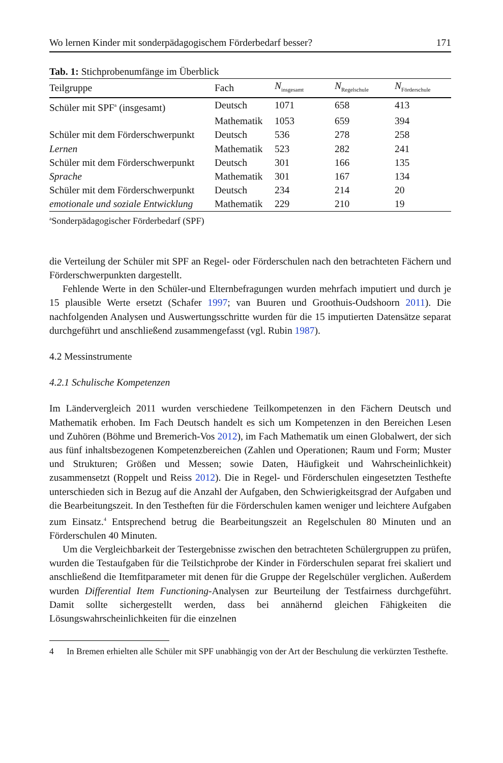Wo lernen Kinder mit sonderpädagogischem Förderbedarf besser? 171
Tab. 1: Stichprobenumfänge im Überblick
| Teilgruppe | Fach | N<sub>insgesamt</sub> | N<sub>Regelschule</sub> | N<sub>Förderschule</sub> |
| --- | --- | --- | --- | --- |
| Schüler mit SPF<sup>a</sup> (insgesamt) | Deutsch | 1071 | 658 | 413 |
| | Mathematik | 1053 | 659 | 394 |
| Schüler mit dem Förderschwerpunkt | Deutsch | 536 | 278 | 258 |
| Lernen | Mathematik | 523 | 282 | 241 |
| Schüler mit dem Förderschwerpunkt | Deutsch | 301 | 166 | 135 |
| Sprache | Mathematik | 301 | 167 | 134 |
| Schüler mit dem Förderschwerpunkt | Deutsch | 234 | 214 | 20 |
| emotionale und soziale Entwicklung | Mathematik | 229 | 210 | 19 |
<sup>a</sup> Sonderpädagogischer Förderbedarf (SPF)
die Verteilung der Schüler mit SPF an Regel- oder Förderschulen nach den betrachteten Fächern und Förderschwerpunkten dargestellt.
Fehlende Werte in den Schüler-und Elternbefragungen wurden mehrfach imputiert und durch je 15 plausible Werte ersetzt (Schafer 1997; van Buuren und Groothuis-Oudshoorn 2011). Die nachfolgenden Analysen und Auswertungsschritte wurden für die 15 imputierten Datensätze separat durchgeführt und anschließend zusammengefasst (vgl. Rubin 1987).
4.2 Messinstrumente
4.2.1 Schulische Kompetenzen
Im Ländervergleich 2011 wurden verschiedene Teilkompetenzen in den Fächern Deutsch und Mathematik erhoben. Im Fach Deutsch handelt es sich um Kompetenzen in den Bereichen Lesen und Zuhören (Böhme und Bremerich-Vos 2012), im Fach Mathematik um einen Globalwert, der sich aus fünf inhaltsbezogenen Kompetenzbereichen (Zahlen und Operationen; Raum und Form; Muster und Strukturen; Größen und Messen; sowie Daten, Häufigkeit und Wahrscheinlichkeit) zusammensetzt (Roppelt und Reiss 2012). Die in Regel- und Förderschulen eingesetzten Testhefte unterschieden sich in Bezug auf die Anzahl der Aufgaben, den Schwierigkeitsgrad der Aufgaben und die Bearbeitungszeit. In den Testheften für die Förderschulen kamen weniger und leichtere Aufgaben zum Einsatz.<sup>4</sup> Entsprechend betrug die Bearbeitungszeit an Regelschulen 80 Minuten und an Förderschulen 40 Minuten.
Um die Vergleichbarkeit der Testergebnisse zwischen den betrachteten Schülergruppen zu prüfen, wurden die Testaufgaben für die Teilstichprobe der Kinder in Förderschulen separat frei skaliert und anschließend die Itemfitparameter mit denen für die Gruppe der Regelschüler verglichen. Außerdem wurden Differential Item Functioning-Analysen zur Beurteilung der Testfairness durchgeführt. Damit sollte sichergestellt werden, dass bei annähernd gleichen Fähigkeiten die Lösungswahrscheinlichkeiten für die einzelnen
4 In Bremen erhielten alle Schüler mit SPF unabhängig von der Art der Beschulung die verkürzten Testhefte.